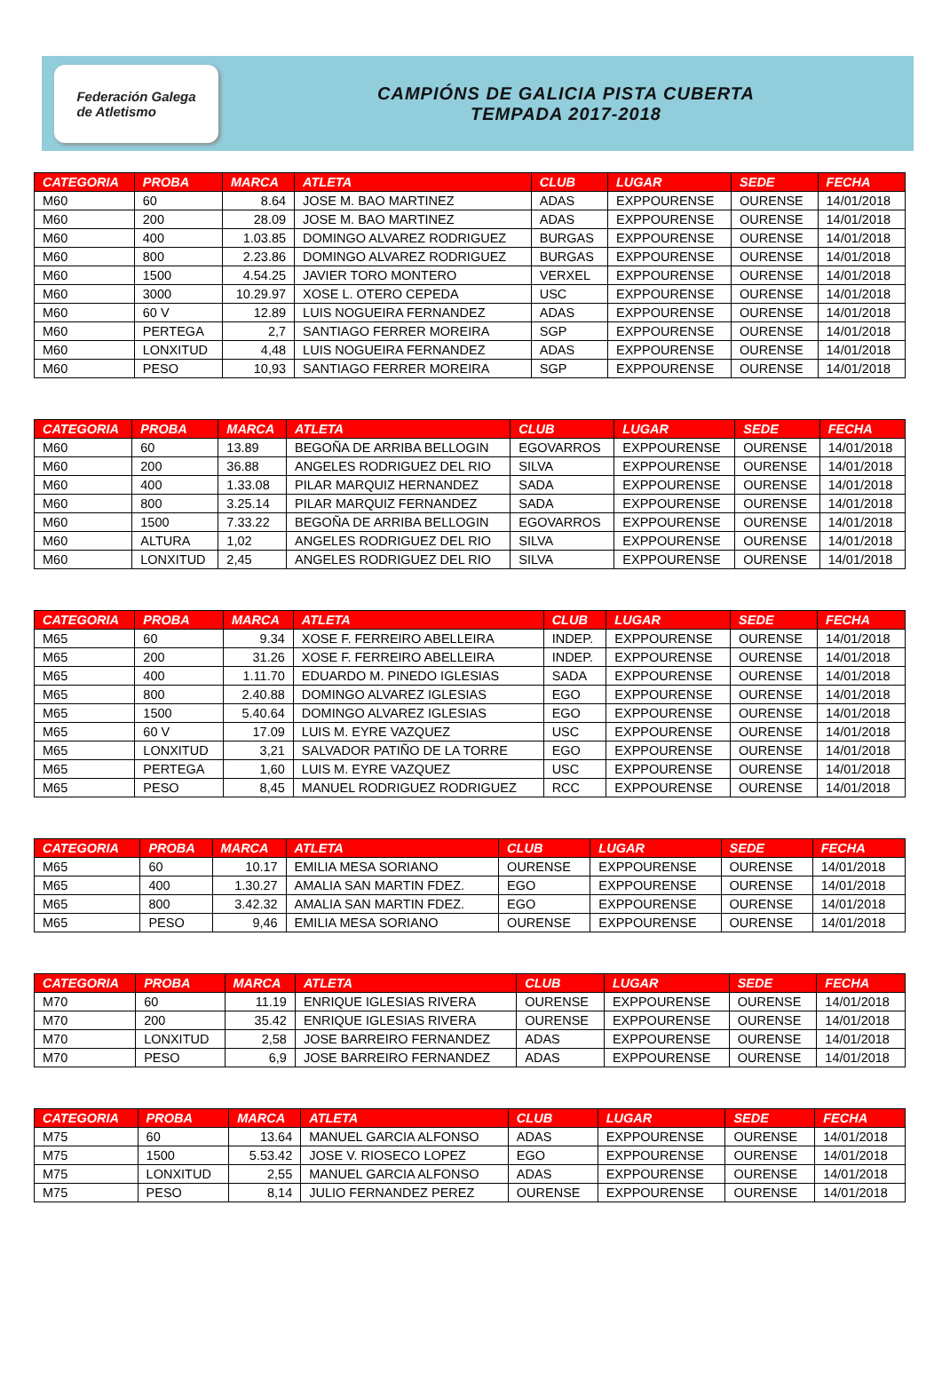Federación Galega
de Atletismo
CAMPIÓNS DE GALICIA PISTA CUBERTA
TEMPADA 2017-2018
| CATEGORIA | PROBA | MARCA | ATLETA | CLUB | LUGAR | SEDE | FECHA |
| --- | --- | --- | --- | --- | --- | --- | --- |
| M60 | 60 | 8.64 | JOSE M. BAO MARTINEZ | ADAS | EXPPOURENSE | OURENSE | 14/01/2018 |
| M60 | 200 | 28.09 | JOSE M. BAO MARTINEZ | ADAS | EXPPOURENSE | OURENSE | 14/01/2018 |
| M60 | 400 | 1.03.85 | DOMINGO ALVAREZ RODRIGUEZ | BURGAS | EXPPOURENSE | OURENSE | 14/01/2018 |
| M60 | 800 | 2.23.86 | DOMINGO ALVAREZ RODRIGUEZ | BURGAS | EXPPOURENSE | OURENSE | 14/01/2018 |
| M60 | 1500 | 4.54.25 | JAVIER TORO MONTERO | VERXEL | EXPPOURENSE | OURENSE | 14/01/2018 |
| M60 | 3000 | 10.29.97 | XOSE L. OTERO CEPEDA | USC | EXPPOURENSE | OURENSE | 14/01/2018 |
| M60 | 60 V | 12.89 | LUIS NOGUEIRA FERNANDEZ | ADAS | EXPPOURENSE | OURENSE | 14/01/2018 |
| M60 | PERTEGA | 2,7 | SANTIAGO FERRER MOREIRA | SGP | EXPPOURENSE | OURENSE | 14/01/2018 |
| M60 | LONXITUD | 4,48 | LUIS NOGUEIRA FERNANDEZ | ADAS | EXPPOURENSE | OURENSE | 14/01/2018 |
| M60 | PESO | 10,93 | SANTIAGO FERRER MOREIRA | SGP | EXPPOURENSE | OURENSE | 14/01/2018 |
| CATEGORIA | PROBA | MARCA | ATLETA | CLUB | LUGAR | SEDE | FECHA |
| --- | --- | --- | --- | --- | --- | --- | --- |
| M60 | 60 | 13.89 | BEGOÑA DE ARRIBA BELLOGIN | EGOVARROS | EXPPOURENSE | OURENSE | 14/01/2018 |
| M60 | 200 | 36.88 | ANGELES RODRIGUEZ DEL RIO | SILVA | EXPPOURENSE | OURENSE | 14/01/2018 |
| M60 | 400 | 1.33.08 | PILAR MARQUIZ HERNANDEZ | SADA | EXPPOURENSE | OURENSE | 14/01/2018 |
| M60 | 800 | 3.25.14 | PILAR MARQUIZ FERNANDEZ | SADA | EXPPOURENSE | OURENSE | 14/01/2018 |
| M60 | 1500 | 7.33.22 | BEGOÑA DE ARRIBA BELLOGIN | EGOVARROS | EXPPOURENSE | OURENSE | 14/01/2018 |
| M60 | ALTURA | 1,02 | ANGELES RODRIGUEZ DEL RIO | SILVA | EXPPOURENSE | OURENSE | 14/01/2018 |
| M60 | LONXITUD | 2,45 | ANGELES RODRIGUEZ DEL RIO | SILVA | EXPPOURENSE | OURENSE | 14/01/2018 |
| CATEGORIA | PROBA | MARCA | ATLETA | CLUB | LUGAR | SEDE | FECHA |
| --- | --- | --- | --- | --- | --- | --- | --- |
| M65 | 60 | 9.34 | XOSE F. FERREIRO ABELLEIRA | INDEP. | EXPPOURENSE | OURENSE | 14/01/2018 |
| M65 | 200 | 31.26 | XOSE F. FERREIRO ABELLEIRA | INDEP. | EXPPOURENSE | OURENSE | 14/01/2018 |
| M65 | 400 | 1.11.70 | EDUARDO M. PINEDO IGLESIAS | SADA | EXPPOURENSE | OURENSE | 14/01/2018 |
| M65 | 800 | 2.40.88 | DOMINGO ALVAREZ IGLESIAS | EGO | EXPPOURENSE | OURENSE | 14/01/2018 |
| M65 | 1500 | 5.40.64 | DOMINGO ALVAREZ IGLESIAS | EGO | EXPPOURENSE | OURENSE | 14/01/2018 |
| M65 | 60 V | 17.09 | LUIS M. EYRE VAZQUEZ | USC | EXPPOURENSE | OURENSE | 14/01/2018 |
| M65 | LONXITUD | 3,21 | SALVADOR PATIÑO DE LA TORRE | EGO | EXPPOURENSE | OURENSE | 14/01/2018 |
| M65 | PERTEGA | 1,60 | LUIS M. EYRE VAZQUEZ | USC | EXPPOURENSE | OURENSE | 14/01/2018 |
| M65 | PESO | 8,45 | MANUEL RODRIGUEZ RODRIGUEZ | RCC | EXPPOURENSE | OURENSE | 14/01/2018 |
| CATEGORIA | PROBA | MARCA | ATLETA | CLUB | LUGAR | SEDE | FECHA |
| --- | --- | --- | --- | --- | --- | --- | --- |
| M65 | 60 | 10.17 | EMILIA MESA SORIANO | OURENSE | EXPPOURENSE | OURENSE | 14/01/2018 |
| M65 | 400 | 1.30.27 | AMALIA SAN MARTIN FDEZ. | EGO | EXPPOURENSE | OURENSE | 14/01/2018 |
| M65 | 800 | 3.42.32 | AMALIA SAN MARTIN FDEZ. | EGO | EXPPOURENSE | OURENSE | 14/01/2018 |
| M65 | PESO | 9,46 | EMILIA MESA SORIANO | OURENSE | EXPPOURENSE | OURENSE | 14/01/2018 |
| CATEGORIA | PROBA | MARCA | ATLETA | CLUB | LUGAR | SEDE | FECHA |
| --- | --- | --- | --- | --- | --- | --- | --- |
| M70 | 60 | 11.19 | ENRIQUE IGLESIAS RIVERA | OURENSE | EXPPOURENSE | OURENSE | 14/01/2018 |
| M70 | 200 | 35.42 | ENRIQUE IGLESIAS RIVERA | OURENSE | EXPPOURENSE | OURENSE | 14/01/2018 |
| M70 | LONXITUD | 2,58 | JOSE BARREIRO FERNANDEZ | ADAS | EXPPOURENSE | OURENSE | 14/01/2018 |
| M70 | PESO | 6,9 | JOSE BARREIRO FERNANDEZ | ADAS | EXPPOURENSE | OURENSE | 14/01/2018 |
| CATEGORIA | PROBA | MARCA | ATLETA | CLUB | LUGAR | SEDE | FECHA |
| --- | --- | --- | --- | --- | --- | --- | --- |
| M75 | 60 | 13.64 | MANUEL GARCIA ALFONSO | ADAS | EXPPOURENSE | OURENSE | 14/01/2018 |
| M75 | 1500 | 5.53.42 | JOSE V. RIOSECO LOPEZ | EGO | EXPPOURENSE | OURENSE | 14/01/2018 |
| M75 | LONXITUD | 2,55 | MANUEL GARCIA ALFONSO | ADAS | EXPPOURENSE | OURENSE | 14/01/2018 |
| M75 | PESO | 8,14 | JULIO FERNANDEZ PEREZ | OURENSE | EXPPOURENSE | OURENSE | 14/01/2018 |